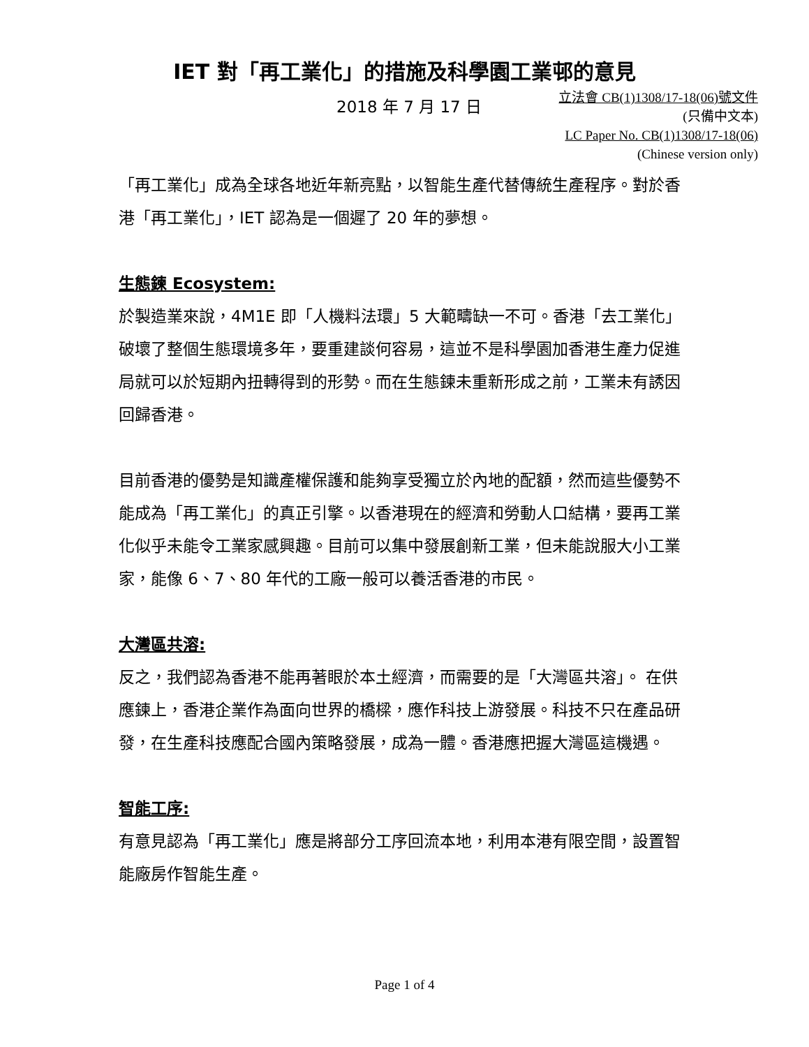IET 對「再工業化」的措施及科學園工業邨的意見
2018 年 7 月 17 日
立法會 CB(1)1308/17-18(06)號文件
(只備中文本)
LC Paper No. CB(1)1308/17-18(06)
(Chinese version only)
「再工業化」成為全球各地近年新亮點，以智能生產代替傳統生產程序。對於香港「再工業化」，IET 認為是一個遲了 20 年的夢想。
生態鍊 Ecosystem:
於製造業來說，4M1E 即「人機料法環」5 大範疇缺一不可。香港「去工業化」破壞了整個生態環境多年，要重建談何容易，這並不是科學園加香港生產力促進局就可以於短期內扭轉得到的形勢。而在生態鍊未重新形成之前，工業未有誘因回歸香港。
目前香港的優勢是知識產權保護和能夠享受獨立於內地的配額，然而這些優勢不能成為「再工業化」的真正引擎。以香港現在的經濟和勞動人口結構，要再工業化似乎未能令工業家感興趣。目前可以集中發展創新工業，但未能說服大小工業家，能像 6、7、80 年代的工廠一般可以養活香港的市民。
大灣區共溶:
反之，我們認為香港不能再著眼於本土經濟，而需要的是「大灣區共溶」。 在供應鍊上，香港企業作為面向世界的橋樑，應作科技上游發展。科技不只在產品研發，在生產科技應配合國內策略發展，成為一體。香港應把握大灣區這機遇。
智能工序:
有意見認為「再工業化」應是將部分工序回流本地，利用本港有限空間，設置智能廠房作智能生產。
Page 1 of 4